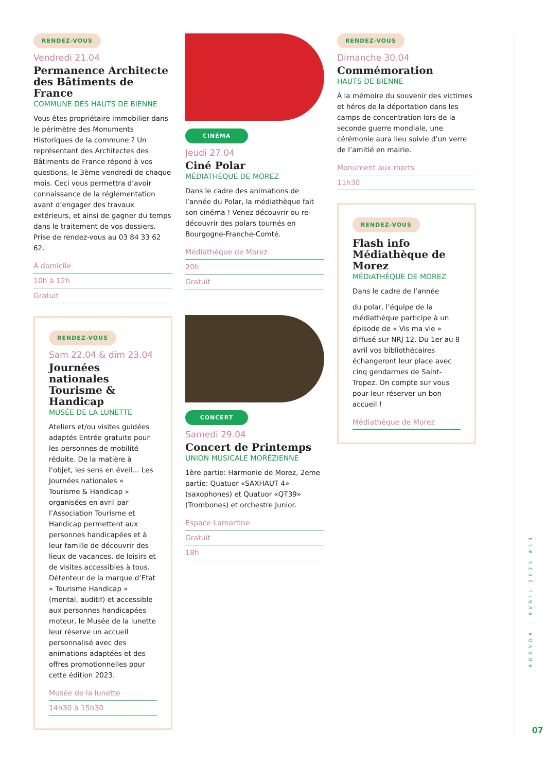RENDEZ-VOUS
Vendredi 21.04
Permanence Architecte des Bâtiments de France
COMMUNE DES HAUTS DE BIENNE
Vous êtes propriétaire immobilier dans le périmètre des Monuments Historiques de la commune ? Un représentant des Architectes des Bâtiments de France répond à vos questions, le 3ème vendredi de chaque mois. Ceci vous permettra d’avoir connaissance de la réglementation avant d’engager des travaux extérieurs, et ainsi de gagner du temps dans le traitement de vos dossiers. Prise de rendez-vous au 03 84 33 62 62.
À domicile
10h à 12h
Gratuit
RENDEZ-VOUS
Sam 22.04 & dim 23.04
Journées nationales Tourisme & Handicap
MUSÉE DE LA LUNETTE
Ateliers et/ou visites guidées adaptés Entrée gratuite pour les personnes de mobilité réduite. De la matière à l’objet, les sens en éveil... Les Journées nationales « Tourisme & Handicap » organisées en avril par l’Association Tourisme et Handicap permettent aux personnes handicapées et à leur famille de découvrir des lieux de vacances, de loisirs et de visites accessibles à tous. Détenteur de la marque d’Etat « Tourisme Handicap » (mental, auditif) et accessible aux personnes handicapées moteur, le Musée de la lunette leur réserve un accueil personnalisé avec des animations adaptées et des offres promotionnelles pour cette édition 2023.
Musée de la lunette
14h30 à 15h30
CINÉMA
Jeudi 27.04
Ciné Polar
MÉDIATHÈQUE DE MOREZ
Dans le cadre des animations de l’année du Polar, la médiathèque fait son cinéma ! Venez découvrir ou re-découvrir des polars tournés en Bourgogne-Franche-Comté.
Médiathèque de Morez
20h
Gratuit
CONCERT
Samedi 29.04
Concert de Printemps
UNION MUSICALE MORÉZIENNE
1ère partie: Harmonie de Morez, 2eme partie: Quatuor «SAXHAUT 4» (saxophones) et Quatuor «QT39» (Trombones) et orchestre Junior.
Espace Lamartine
Gratuit
18h
RENDEZ-VOUS
Dimanche 30.04
Commémoration
HAUTS DE BIENNE
À la mémoire du souvenir des victimes et héros de la déportation dans les camps de concentration lors de la seconde guerre mondiale, une cérémonie aura lieu suivie d’un verre de l’amitié en mairie.
Monument aux morts
11h30
RENDEZ-VOUS
Flash info Médiathèque de Morez
MÉDIATHÈQUE DE MOREZ
Dans le cadre de l’année
du polar, l’équipe de la médiathèque participe à un épisode de « Vis ma vie » diffusé sur NRJ 12. Du 1er au 8 avril vos bibliothécaires échangeront leur place avec cinq gendarmes de Saint-Tropez. On compte sur vous pour leur réserver un bon accueil !
Médiathèque de Morez
AGENDA - AVRIL 2023 #13
07